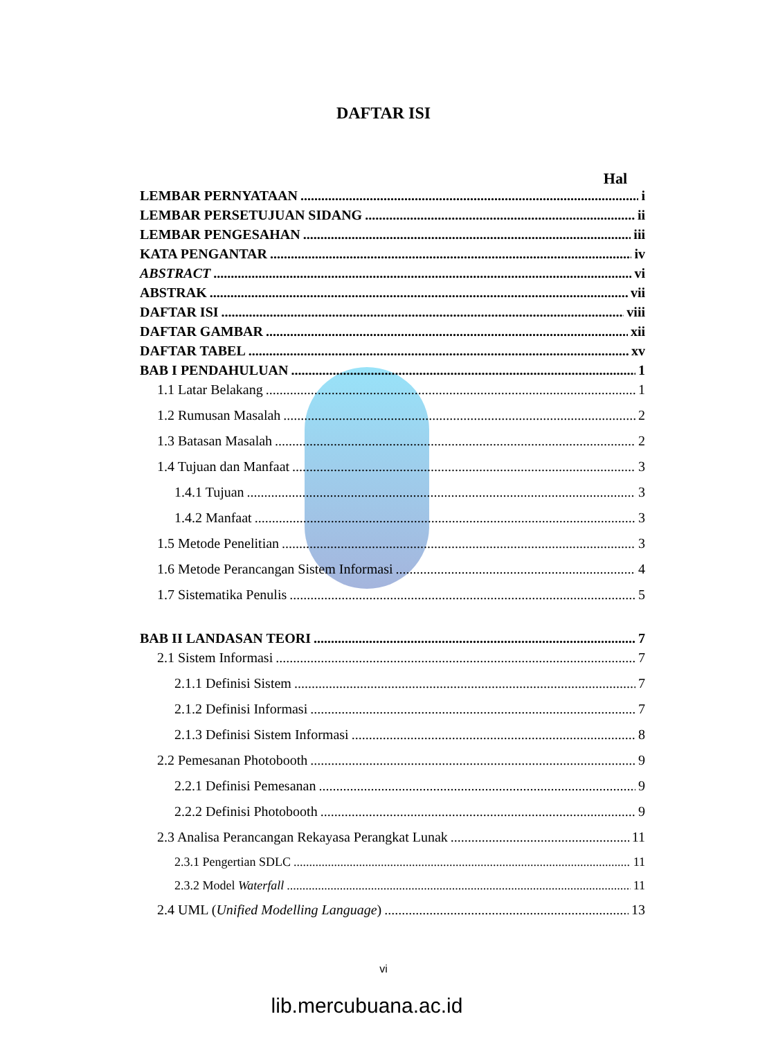DAFTAR ISI
Hal
LEMBAR PERNYATAAN i
LEMBAR PERSETUJUAN SIDANG ii
LEMBAR PENGESAHAN iii
KATA PENGANTAR iv
ABSTRACT vi
ABSTRAK vii
DAFTAR ISI viii
DAFTAR GAMBAR xii
DAFTAR TABEL xv
BAB I PENDAHULUAN 1
1.1 Latar Belakang 1
1.2 Rumusan Masalah 2
1.3 Batasan Masalah 2
1.4 Tujuan dan Manfaat 3
1.4.1 Tujuan 3
1.4.2 Manfaat 3
1.5 Metode Penelitian 3
1.6 Metode Perancangan Sistem Informasi 4
1.7 Sistematika Penulis 5
BAB II LANDASAN TEORI 7
2.1 Sistem Informasi 7
2.1.1 Definisi Sistem 7
2.1.2 Definisi Informasi 7
2.1.3 Definisi Sistem Informasi 8
2.2 Pemesanan Photobooth 9
2.2.1 Definisi Pemesanan 9
2.2.2 Definisi Photobooth 9
2.3 Analisa Perancangan Rekayasa Perangkat Lunak 11
2.3.1 Pengertian SDLC 11
2.3.2 Model Waterfall 11
2.4 UML (Unified Modelling Language) 13
vi
lib.mercubuana.ac.id